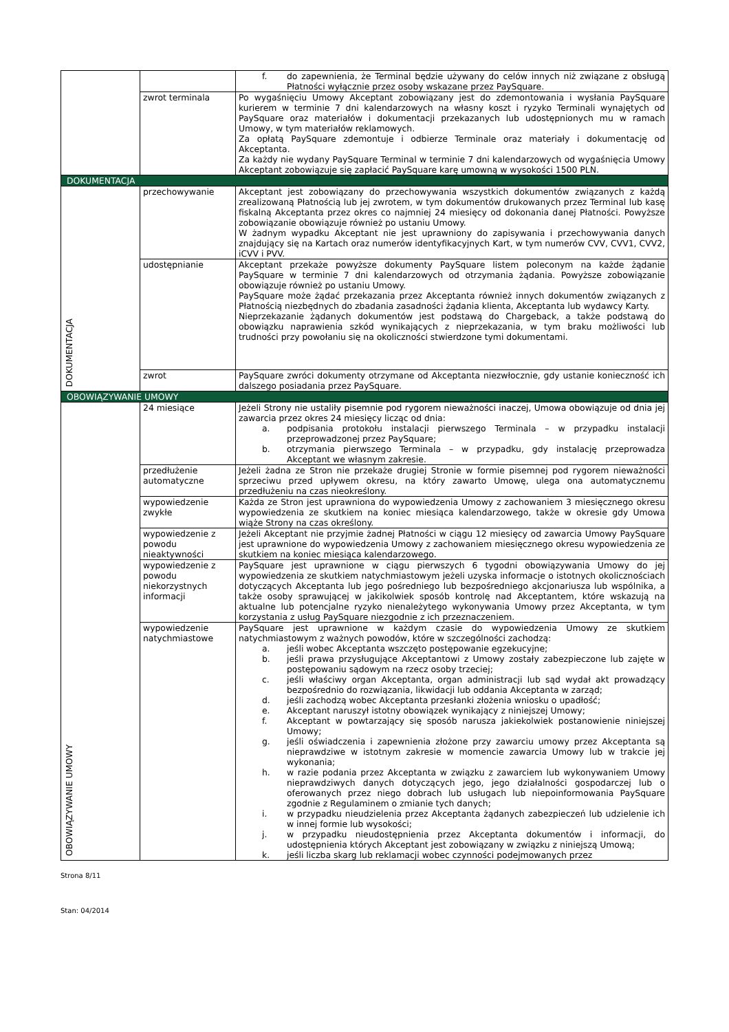| | | f. do zapewnienia, że Terminal będzie używany do celów innych niż związane z obsługą Płatności wyłącznie przez osoby wskazane przez PaySquare. |
| | zwrot terminala | Po wygaśnięciu Umowy Akceptant zobowiązany jest do zdemontowania i wysłania PaySquare kurierem w terminie 7 dni kalendarzowych na własny koszt i ryzyko Terminali wynajętych od PaySquare oraz materiałów i dokumentacji przekazanych lub udostępnionych mu w ramach Umowy, w tym materiałów reklamowych. Za opłatą PaySquare zdemontuje i odbierze Terminale oraz materiały i dokumentację od Akceptanta. Za każdy nie wydany PaySquare Terminal w terminie 7 dni kalendarzowych od wygaśnięcia Umowy Akceptant zobowiązuje się zapłacić PaySquare karę umowną w wysokości 1500 PLN. |
| DOKUMENTACJA | | |
| DOKUMENTACJA | przechowywanie | Akceptant jest zobowiązany do przechowywania wszystkich dokumentów związanych z każdą zrealizowaną Płatnością lub jej zwrotem, w tym dokumentów drukowanych przez Terminal lub kasę fiskalną Akceptanta przez okres co najmniej 24 miesięcy od dokonania danej Płatności. Powyższe zobowiązanie obowiązuje również po ustaniu Umowy. W żadnym wypadku Akceptant nie jest uprawniony do zapisywania i przechowywania danych znajdujący się na Kartach oraz numerów identyfikacyjnych Kart, w tym numerów CVV, CVV1, CVV2, iCVV i PVV. |
| | udostępnianie | Akceptant przekaże powyższe dokumenty PaySquare listem poleconym na każde żądanie PaySquare w terminie 7 dni kalendarzowych od otrzymania żądania. Powyższe zobowiązanie obowiązuje również po ustaniu Umowy. PaySquare może żądać przekazania przez Akceptanta również innych dokumentów związanych z Płatnością niezbędnych do zbadania zasadności żądania klienta, Akceptanta lub wydawcy Karty. Nieprzekazanie żądanych dokumentów jest podstawą do Chargeback, a także podstawą do obowiązku naprawienia szkód wynikających z nieprzekazania, w tym braku możliwości lub trudności przy powołaniu się na okoliczności stwierdzone tymi dokumentami. |
| | zwrot | PaySquare zwróci dokumenty otrzymane od Akceptanta niezwłocznie, gdy ustanie konieczność ich dalszego posiadania przez PaySquare. |
| OBOWIĄZYWANIE UMOWY | | |
| OBOWIĄZYWANIE UMOWY | 24 miesiące | Jeżeli Strony nie ustaliły pisemnie pod rygorem nieważności inaczej, Umowa obowiązuje od dnia jej zawarcia przez okres 24 miesięcy licząc od dnia: a. podpisania protokołu instalacji pierwszego Terminala – w przypadku instalacji przeprowadzonej przez PaySquare; b. otrzymania pierwszego Terminala – w przypadku, gdy instalację przeprowadza Akceptant we własnym zakresie. |
| | przedłużenie automatyczne | Jeżeli żadna ze Stron nie przekaże drugiej Stronie w formie pisemnej pod rygorem nieważności sprzeciwu przed upływem okresu, na który zawarto Umowę, ulega ona automatycznemu przedłużeniu na czas nieokreślony. |
| | wypowiedzenie zwykłe | Każda ze Stron jest uprawniona do wypowiedzenia Umowy z zachowaniem 3 miesięcznego okresu wypowiedzenia ze skutkiem na koniec miesiąca kalendarzowego, także w okresie gdy Umowa wiąże Strony na czas określony. |
| | wypowiedzenie z powodu nieaktywności | Jeżeli Akceptant nie przyjmie żadnej Płatności w ciągu 12 miesięcy od zawarcia Umowy PaySquare jest uprawnione do wypowiedzenia Umowy z zachowaniem miesięcznego okresu wypowiedzenia ze skutkiem na koniec miesiąca kalendarzowego. |
| | wypowiedzenie z powodu niekorzystnych informacji | PaySquare jest uprawnione w ciągu pierwszych 6 tygodni obowiązywania Umowy do jej wypowiedzenia ze skutkiem natychmiastowym jeżeli uzyska informacje o istotnych okolicznościach dotyczących Akceptanta lub jego pośredniego lub bezpośredniego akcjonariusza lub wspólnika, a także osoby sprawującej w jakikolwiek sposób kontrolę nad Akceptantem, które wskazują na aktualne lub potencjalne ryzyko nienależytego wykonywania Umowy przez Akceptanta, w tym korzystania z usług PaySquare niezgodnie z ich przeznaczeniem. |
| | wypowiedzenie natychmiastowe | PaySquare jest uprawnione w każdym czasie do wypowiedzenia Umowy ze skutkiem natychmiastowym z ważnych powodów, które w szczególności zachodzą: a. jeśli wobec Akceptanta wszczęto postępowanie egzekucyjne; b. jeśli prawa przysługujące Akceptantowi z Umowy zostały zabezpieczone lub zajęte w postępowaniu sądowym na rzecz osoby trzeciej; c. jeśli właściwy organ Akceptanta, organ administracji lub sąd wydał akt prowadzący bezpośrednio do rozwiązania, likwidacji lub oddania Akceptanta w zarząd; d. jeśli zachodzą wobec Akceptanta przesłanki złożenia wniosku o upadłość; e. Akceptant naruszył istotny obowiązek wynikający z niniejszej Umowy; f. Akceptant w powtarzający się sposób narusza jakiekolwiek postanowienie niniejszej Umowy; g. jeśli oświadczenia i zapewnienia złożone przy zawarciu umowy przez Akceptanta są nieprawdziwe w istotnym zakresie w momencie zawarcia Umowy lub w trakcie jej wykonania; h. w razie podania przez Akceptanta w związku z zawarciem lub wykonywaniem Umowy nieprawdziwych danych dotyczących jego, jego działalności gospodarczej lub o oferowanych przez niego dobrach lub usługach lub niepoinformowania PaySquare zgodnie z Regulaminem o zmianie tych danych; i. w przypadku nieudzielenia przez Akceptanta żądanych zabezpieczeń lub udzielenie ich w innej formie lub wysokości; j. w przypadku nieudostępnienia przez Akceptanta dokumentów i informacji, do udostępnienia których Akceptant jest zobowiązany w związku z niniejszą Umową; k. jeśli liczba skarg lub reklamacji wobec czynności podejmowanych przez |
Strona 8/11
Stan: 04/2014